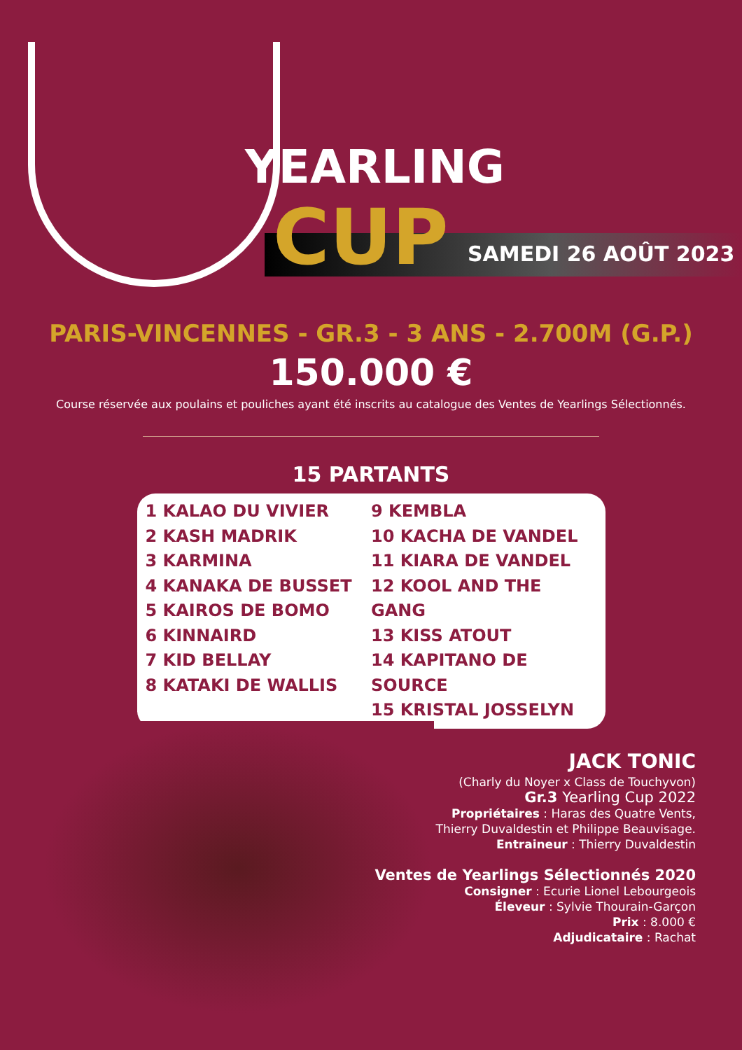YEARLING
CUP SAMEDI 26 AOÛT 2023
PARIS-VINCENNES - GR.3 - 3 ANS - 2.700M (G.P.)
150.000 €
Course réservée aux poulains et pouliches ayant été inscrits au catalogue des Ventes de Yearlings Sélectionnés.
15 PARTANTS
1 KALAO DU VIVIER
2 KASH MADRIK
3 KARMINA
4 KANAKA DE BUSSET
5 KAIROS DE BOMO
6 KINNAIRD
7 KID BELLAY
8 KATAKI DE WALLIS
9 KEMBLA
10 KACHA DE VANDEL
11 KIARA DE VANDEL
12 KOOL AND THE GANG
13 KISS ATOUT
14 KAPITANO DE SOURCE
15 KRISTAL JOSSELYN
JACK TONIC
(Charly du Noyer x Class de Touchyvon)
Gr.3 Yearling Cup 2022
Propriétaires : Haras des Quatre Vents,
Thierry Duvaldestin et Philippe Beauvisage.
Entraineur : Thierry Duvaldestin
Ventes de Yearlings Sélectionnés 2020
Consigner : Ecurie Lionel Lebourgeois
Éleveur : Sylvie Thourain-Garçon
Prix : 8.000 €
Adjudicataire : Rachat